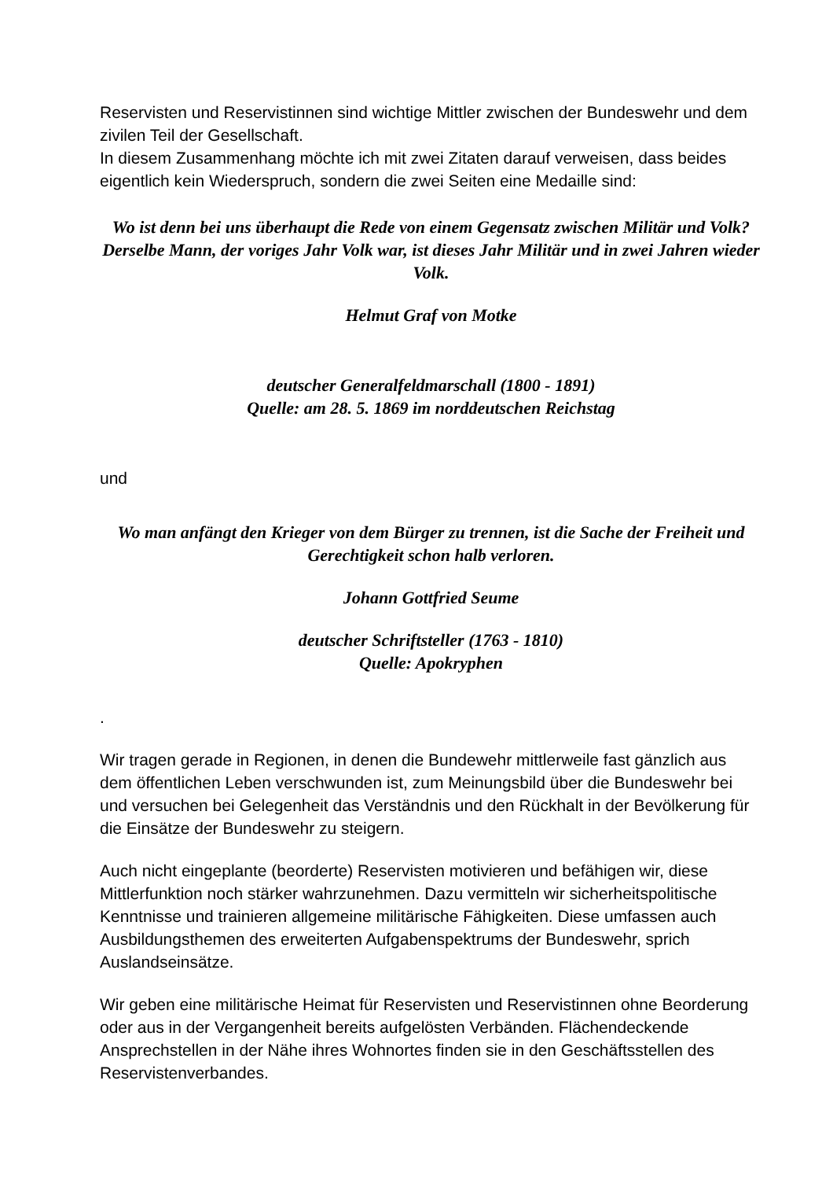Reservisten und Reservistinnen sind wichtige Mittler zwischen der Bundeswehr und dem zivilen Teil der Gesellschaft.
In diesem Zusammenhang möchte ich mit zwei Zitaten darauf verweisen, dass beides eigentlich kein Wiederspruch, sondern die zwei Seiten eine Medaille sind:
Wo ist denn bei uns überhaupt die Rede von einem Gegensatz zwischen Militär und Volk? Derselbe Mann, der voriges Jahr Volk war, ist dieses Jahr Militär und in zwei Jahren wieder Volk.
Helmut Graf von Motke
deutscher Generalfeldmarschall (1800 - 1891)
Quelle: am 28. 5. 1869 im norddeutschen Reichstag
und
Wo man anfängt den Krieger von dem Bürger zu trennen, ist die Sache der Freiheit und Gerechtigkeit schon halb verloren.
Johann Gottfried Seume
deutscher Schriftsteller (1763 - 1810)
Quelle: Apokryphen
.
Wir tragen gerade in Regionen, in denen die Bundewehr mittlerweile fast gänzlich aus dem öffentlichen Leben verschwunden ist, zum Meinungsbild über die Bundeswehr bei und versuchen bei Gelegenheit das Verständnis und den Rückhalt in der Bevölkerung für die Einsätze der Bundeswehr zu steigern.
Auch nicht eingeplante (beorderte) Reservisten motivieren und befähigen wir, diese Mittlerfunktion noch stärker wahrzunehmen. Dazu vermitteln wir sicherheitspolitische Kenntnisse und trainieren allgemeine militärische Fähigkeiten. Diese umfassen auch Ausbildungsthemen des erweiterten Aufgabenspektrums der Bundeswehr, sprich Auslandseinsätze.
Wir geben eine militärische Heimat für Reservisten und Reservistinnen ohne Beorderung oder aus in der Vergangenheit bereits aufgelösten Verbänden. Flächendeckende Ansprechstellen in der Nähe ihres Wohnortes finden sie in den Geschäftsstellen des Reservistenverbandes.